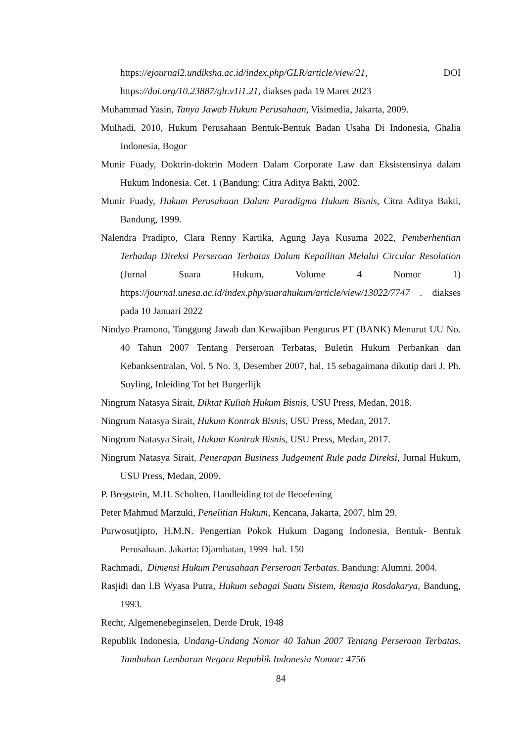https://ejournal2.undiksha.ac.id/index.php/GLR/article/view/21, DOI https://doi.org/10.23887/glr.v1i1.21, diakses pada 19 Maret 2023
Muhammad Yasin, Tanya Jawab Hukum Perusahaan, Visimedia, Jakarta, 2009.
Mulhadi, 2010, Hukum Perusahaan Bentuk-Bentuk Badan Usaha Di Indonesia, Ghalia Indonesia, Bogor
Munir Fuady, Doktrin-doktrin Modern Dalam Corporate Law dan Eksistensinya dalam Hukum Indonesia. Cet. 1 (Bandung: Citra Aditya Bakti, 2002.
Munir Fuady, Hukum Perusahaan Dalam Paradigma Hukum Bisnis, Citra Aditya Bakti, Bandung, 1999.
Nalendra Pradipto, Clara Renny Kartika, Agung Jaya Kusuma 2022, Pemberhentian Terhadap Direksi Perseroan Terbatas Dalam Kepailitan Melalui Circular Resolution (Jurnal Suara Hukum, Volume 4 Nomor 1) https://journal.unesa.ac.id/index.php/suarahukum/article/view/13022/7747 . diakses pada 10 Januari 2022
Nindyo Pramono, Tanggung Jawab dan Kewajiban Pengurus PT (BANK) Menurut UU No. 40 Tahun 2007 Tentang Perseroan Terbatas, Buletin Hukum Perbankan dan Kebanksentralan, Vol. 5 No. 3, Desember 2007, hal. 15 sebagaimana dikutip dari J. Ph. Suyling, Inleiding Tot het Burgerlijk
Ningrum Natasya Sirait, Diktat Kuliah Hukum Bisnis, USU Press, Medan, 2018.
Ningrum Natasya Sirait, Hukum Kontrak Bisnis, USU Press, Medan, 2017.
Ningrum Natasya Sirait, Hukum Kontrak Bisnis, USU Press, Medan, 2017.
Ningrum Natasya Sirait, Penerapan Business Judgement Rule pada Direksi, Jurnal Hukum, USU Press, Medan, 2009.
P. Bregstein, M.H. Scholten, Handleiding tot de Beoefening
Peter Mahmud Marzuki, Penelitian Hukum, Kencana, Jakarta, 2007, hlm 29.
Purwosutjipto, H.M.N. Pengertian Pokok Hukum Dagang Indonesia, Bentuk- Bentuk Perusahaan. Jakarta: Djambatan, 1999 hal. 150
Rachmadi, Dimensi Hukum Perusahaan Perseroan Terbatas. Bandung: Alumni. 2004.
Rasjidi dan I.B Wyasa Putra, Hukum sebagai Suatu Sistem, Remaja Rosdakarya, Bandung, 1993.
Recht, Algemenebeginselen, Derde Druk, 1948
Republik Indonesia, Undang-Undang Nomor 40 Tahun 2007 Tentang Perseroan Terbatas. Tambahan Lembaran Negara Republik Indonesia Nomor: 4756
84